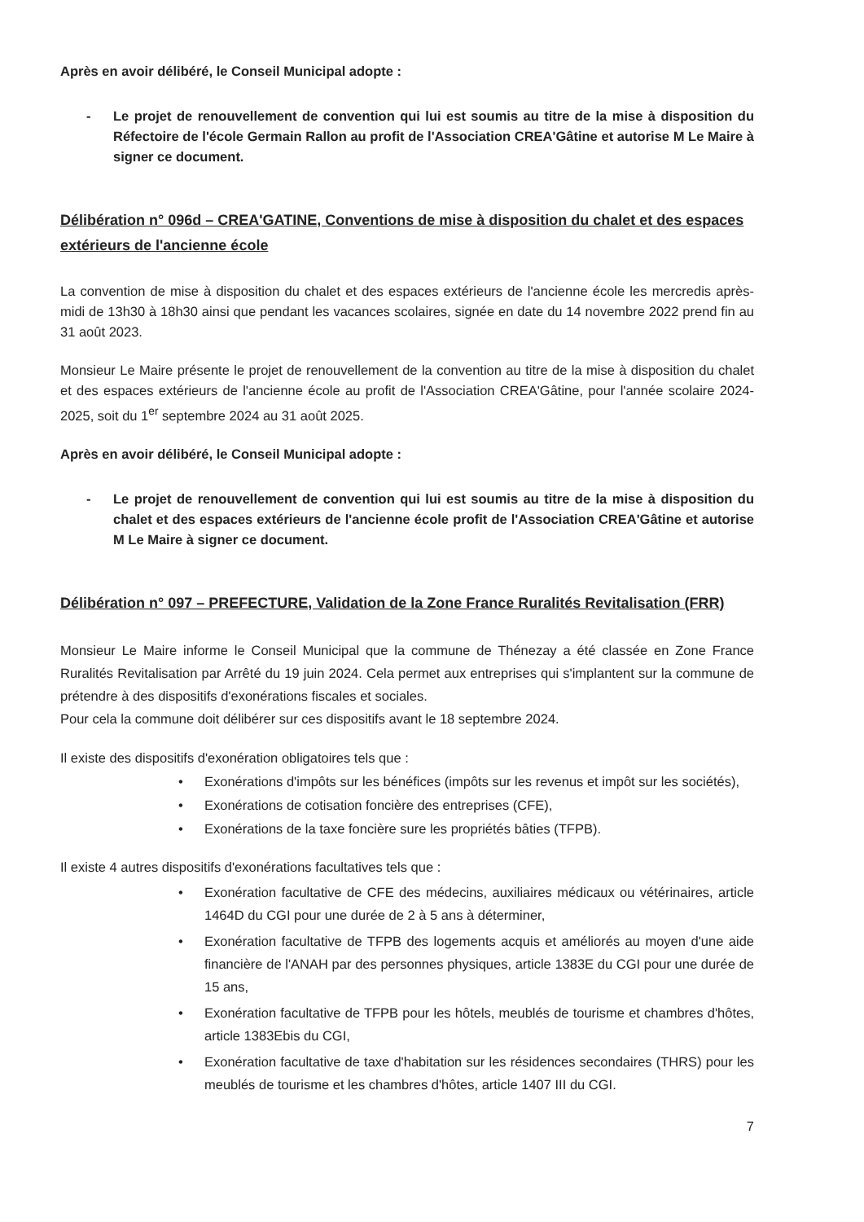Après en avoir délibéré, le Conseil Municipal adopte :
- Le projet de renouvellement de convention qui lui est soumis au titre de la mise à disposition du Réfectoire de l'école Germain Rallon au profit de l'Association CREA'Gâtine et autorise M Le Maire à signer ce document.
Délibération n° 096d – CREA'GATINE, Conventions de mise à disposition du chalet et des espaces extérieurs de l'ancienne école
La convention de mise à disposition du chalet et des espaces extérieurs de l'ancienne école les mercredis après-midi de 13h30 à 18h30 ainsi que pendant les vacances scolaires, signée en date du 14 novembre 2022 prend fin au 31 août 2023.
Monsieur Le Maire présente le projet de renouvellement de la convention au titre de la mise à disposition du chalet et des espaces extérieurs de l'ancienne école au profit de l'Association CREA'Gâtine, pour l'année scolaire 2024-2025, soit du 1<sup>er</sup> septembre 2024 au 31 août 2025.
Après en avoir délibéré, le Conseil Municipal adopte :
- Le projet de renouvellement de convention qui lui est soumis au titre de la mise à disposition du chalet et des espaces extérieurs de l'ancienne école profit de l'Association CREA'Gâtine et autorise M Le Maire à signer ce document.
Délibération n° 097 – PREFECTURE, Validation de la Zone France Ruralités Revitalisation (FRR)
Monsieur Le Maire informe le Conseil Municipal que la commune de Thénezay a été classée en Zone France Ruralités Revitalisation par Arrêté du 19 juin 2024. Cela permet aux entreprises qui s'implantent sur la commune de prétendre à des dispositifs d'exonérations fiscales et sociales.
Pour cela la commune doit délibérer sur ces dispositifs avant le 18 septembre 2024.
Il existe des dispositifs d'exonération obligatoires tels que :
• Exonérations d'impôts sur les bénéfices (impôts sur les revenus et impôt sur les sociétés),
• Exonérations de cotisation foncière des entreprises (CFE),
• Exonérations de la taxe foncière sure les propriétés bâties (TFPB).
Il existe 4 autres dispositifs d'exonérations facultatives tels que :
• Exonération facultative de CFE des médecins, auxiliaires médicaux ou vétérinaires, article 1464D du CGI pour une durée de 2 à 5 ans à déterminer,
• Exonération facultative de TFPB des logements acquis et améliorés au moyen d'une aide financière de l'ANAH par des personnes physiques, article 1383E du CGI pour une durée de 15 ans,
• Exonération facultative de TFPB pour les hôtels, meublés de tourisme et chambres d'hôtes, article 1383Ebis du CGI,
• Exonération facultative de taxe d'habitation sur les résidences secondaires (THRS) pour les meublés de tourisme et les chambres d'hôtes, article 1407 III du CGI.
7